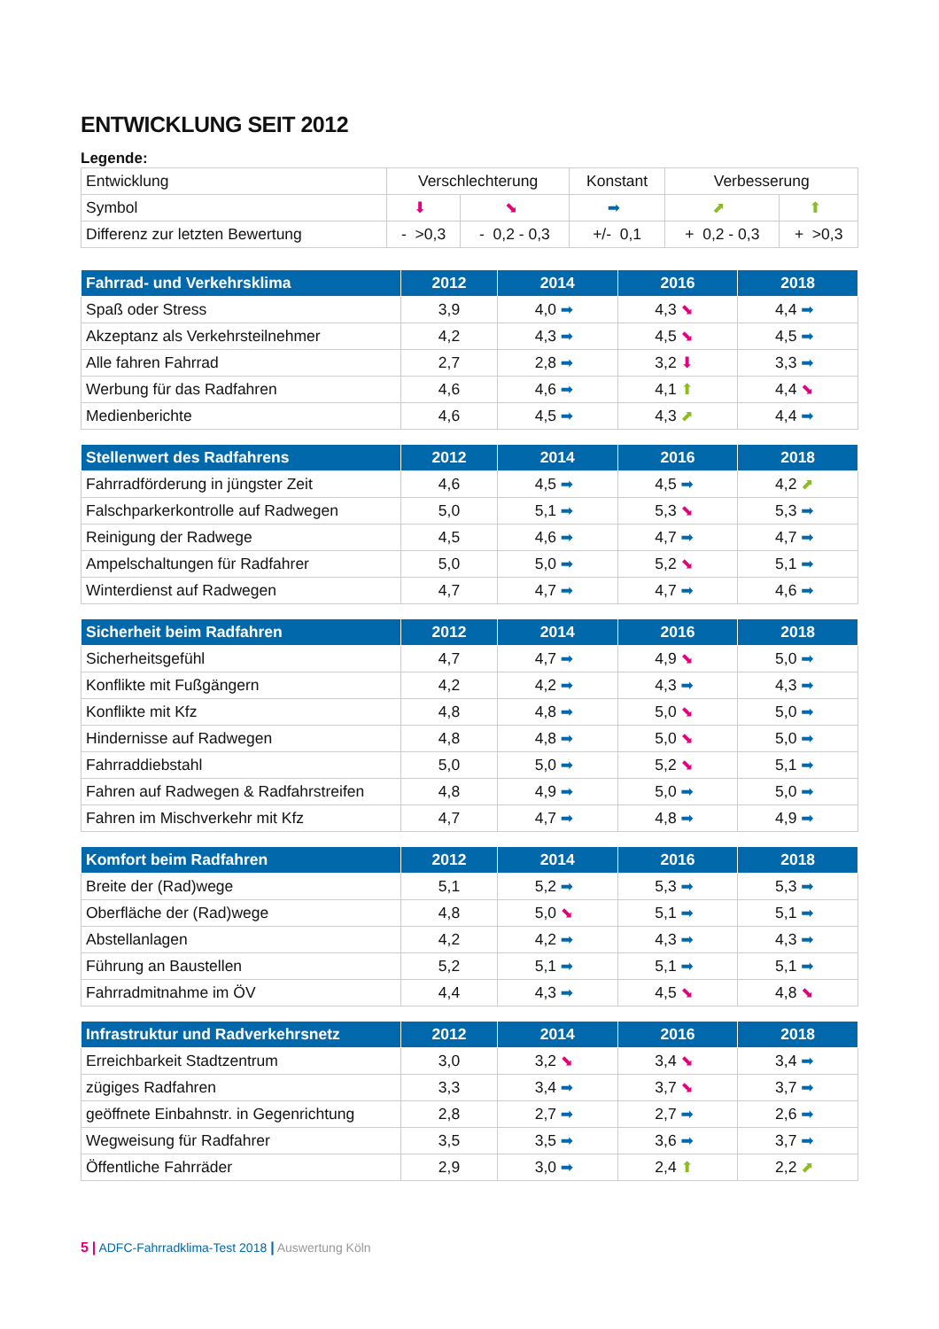ENTWICKLUNG SEIT 2012
Legende:
| Entwicklung | Verschlechterung | | Konstant | Verbesserung | |
| Symbol | ⬇ | ⬊ | ➡ | ⬈ | ⬆ |
| Differenz zur letzten Bewertung | - >0,3 | - 0,2 - 0,3 | +/- 0,1 | + 0,2 - 0,3 | + >0,3 |
| Fahrrad- und Verkehrsklima | 2012 | 2014 | 2016 | 2018 |
| --- | --- | --- | --- | --- |
| Spaß oder Stress | 3,9 | 4,0 ➡ | 4,3 ⬊ | 4,4 ➡ |
| Akzeptanz als Verkehrsteilnehmer | 4,2 | 4,3 ➡ | 4,5 ⬊ | 4,5 ➡ |
| Alle fahren Fahrrad | 2,7 | 2,8 ➡ | 3,2 ⬇ | 3,3 ➡ |
| Werbung für das Radfahren | 4,6 | 4,6 ➡ | 4,1 ⬆ | 4,4 ⬊ |
| Medienberichte | 4,6 | 4,5 ➡ | 4,3 ⬈ | 4,4 ➡ |
| Stellenwert des Radfahrens | 2012 | 2014 | 2016 | 2018 |
| --- | --- | --- | --- | --- |
| Fahrradförderung in jüngster Zeit | 4,6 | 4,5 ➡ | 4,5 ➡ | 4,2 ⬈ |
| Falschparkerkontrolle auf Radwegen | 5,0 | 5,1 ➡ | 5,3 ⬊ | 5,3 ➡ |
| Reinigung der Radwege | 4,5 | 4,6 ➡ | 4,7 ➡ | 4,7 ➡ |
| Ampelschaltungen für Radfahrer | 5,0 | 5,0 ➡ | 5,2 ⬊ | 5,1 ➡ |
| Winterdienst auf Radwegen | 4,7 | 4,7 ➡ | 4,7 ➡ | 4,6 ➡ |
| Sicherheit beim Radfahren | 2012 | 2014 | 2016 | 2018 |
| --- | --- | --- | --- | --- |
| Sicherheitsgefühl | 4,7 | 4,7 ➡ | 4,9 ⬊ | 5,0 ➡ |
| Konflikte mit Fußgängern | 4,2 | 4,2 ➡ | 4,3 ➡ | 4,3 ➡ |
| Konflikte mit Kfz | 4,8 | 4,8 ➡ | 5,0 ⬊ | 5,0 ➡ |
| Hindernisse auf Radwegen | 4,8 | 4,8 ➡ | 5,0 ⬊ | 5,0 ➡ |
| Fahrraddiebstahl | 5,0 | 5,0 ➡ | 5,2 ⬊ | 5,1 ➡ |
| Fahren auf Radwegen & Radfahrstreifen | 4,8 | 4,9 ➡ | 5,0 ➡ | 5,0 ➡ |
| Fahren im Mischverkehr mit Kfz | 4,7 | 4,7 ➡ | 4,8 ➡ | 4,9 ➡ |
| Komfort beim Radfahren | 2012 | 2014 | 2016 | 2018 |
| --- | --- | --- | --- | --- |
| Breite der (Rad)wege | 5,1 | 5,2 ➡ | 5,3 ➡ | 5,3 ➡ |
| Oberfläche der (Rad)wege | 4,8 | 5,0 ⬊ | 5,1 ➡ | 5,1 ➡ |
| Abstellanlagen | 4,2 | 4,2 ➡ | 4,3 ➡ | 4,3 ➡ |
| Führung an Baustellen | 5,2 | 5,1 ➡ | 5,1 ➡ | 5,1 ➡ |
| Fahrradmitnahme im ÖV | 4,4 | 4,3 ➡ | 4,5 ⬊ | 4,8 ⬊ |
| Infrastruktur und Radverkehrsnetz | 2012 | 2014 | 2016 | 2018 |
| --- | --- | --- | --- | --- |
| Erreichbarkeit Stadtzentrum | 3,0 | 3,2 ⬊ | 3,4 ⬊ | 3,4 ➡ |
| zügiges Radfahren | 3,3 | 3,4 ➡ | 3,7 ⬊ | 3,7 ➡ |
| geöffnete Einbahnstr. in Gegenrichtung | 2,8 | 2,7 ➡ | 2,7 ➡ | 2,6 ➡ |
| Wegweisung für Radfahrer | 3,5 | 3,5 ➡ | 3,6 ➡ | 3,7 ➡ |
| Öffentliche Fahrräder | 2,9 | 3,0 ➡ | 2,4 ⬆ | 2,2 ⬈ |
5 | ADFC-Fahrradklima-Test 2018 | Auswertung Köln